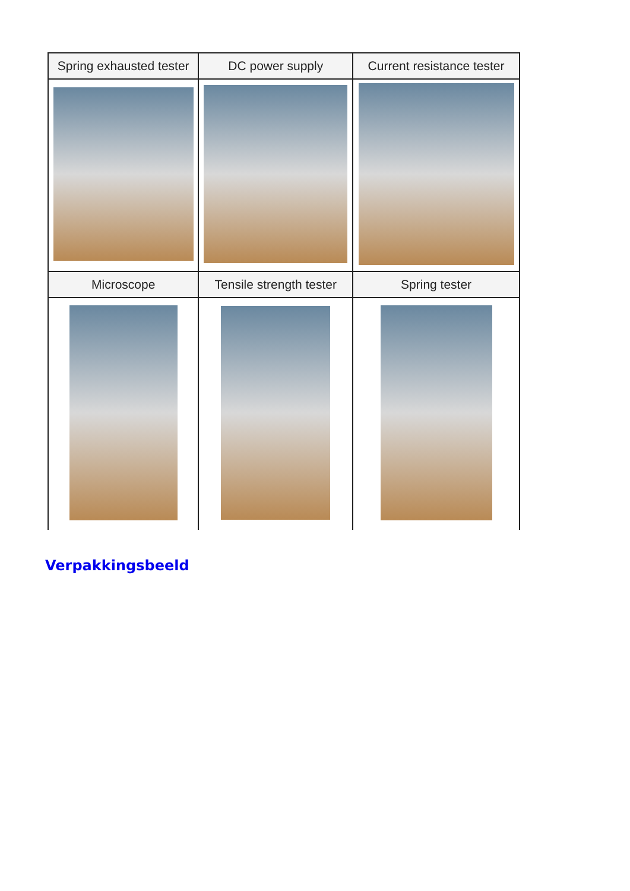| Spring exhausted tester | DC power supply | Current resistance tester |
| --- | --- | --- |
| Microscope | Tensile strength tester | Spring tester |
Verpakkingsbeeld